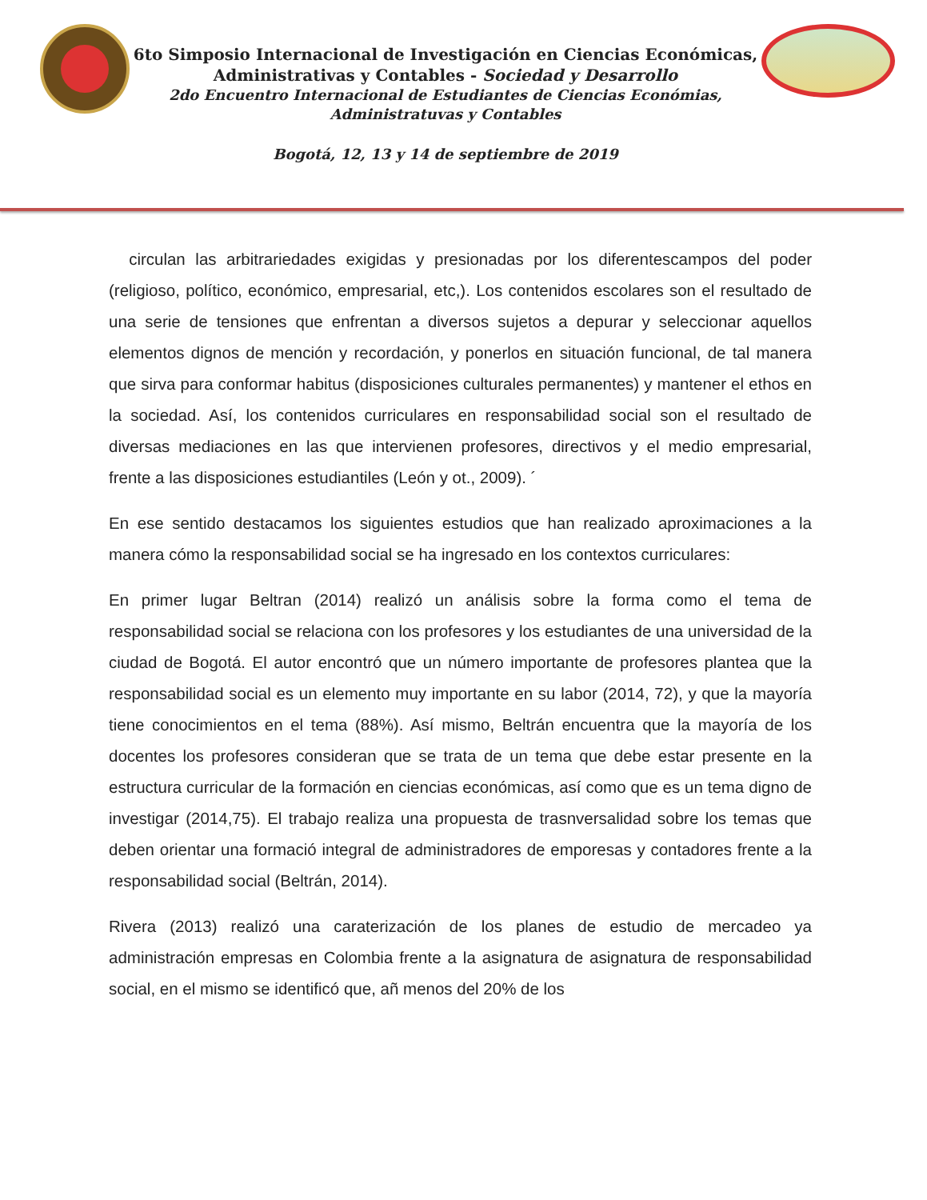6to Simposio Internacional de Investigación en Ciencias Económicas,
Administrativas y Contables - Sociedad y Desarrollo
2do Encuentro Internacional de Estudiantes de Ciencias Económias,
Administratuvas y Contables
Bogotá, 12, 13 y 14 de septiembre de 2019
circulan las arbitrariedades exigidas y presionadas por los diferentescampos del poder (religioso, político, económico, empresarial, etc,). Los contenidos escolares son el resultado de una serie de tensiones que enfrentan a diversos sujetos a depurar y seleccionar aquellos elementos dignos de mención y recordación, y ponerlos en situación funcional, de tal manera que sirva para conformar habitus (disposiciones culturales permanentes) y mantener el ethos en la sociedad. Así, los contenidos curriculares en responsabilidad social son el resultado de diversas mediaciones en las que intervienen profesores, directivos y el medio empresarial, frente a las disposiciones estudiantiles (León y ot., 2009). ´
En ese sentido destacamos los siguientes estudios que han realizado aproximaciones a la manera cómo la responsabilidad social se ha ingresado en los contextos curriculares:
En primer lugar Beltran (2014) realizó un análisis sobre la forma como el tema de responsabilidad social se relaciona con los profesores y los estudiantes de una universidad de la ciudad de Bogotá. El autor encontró que un número importante de profesores plantea que la responsabilidad social es un elemento muy importante en su labor (2014, 72), y que la mayoría tiene conocimientos en el tema (88%). Así mismo, Beltrán encuentra que la mayoría de los docentes los profesores consideran que se trata de un tema que debe estar presente en la estructura curricular de la formación en ciencias económicas, así como que es un tema digno de investigar (2014,75). El trabajo realiza una propuesta de trasnversalidad sobre los temas que deben orientar una formació integral de administradores de emporesas y contadores frente a la responsabilidad social (Beltrán, 2014).
Rivera (2013) realizó una caraterización de los planes de estudio de mercadeo ya administración empresas en Colombia frente a la asignatura de asignatura de responsabilidad social, en el mismo se identificó que, añ menos del 20% de los